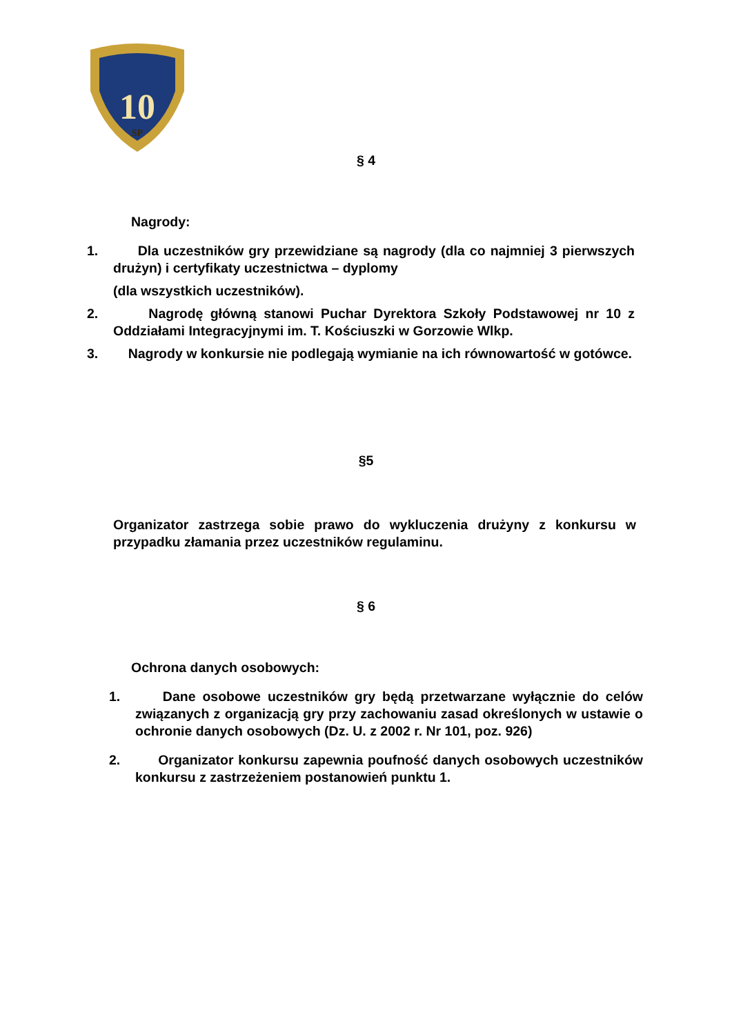10
SP
§ 4
Nagrody:
1. Dla uczestników gry przewidziane są nagrody (dla co najmniej 3 pierwszych drużyn) i certyfikaty uczestnictwa – dyplomy
(dla wszystkich uczestników).
2. Nagrodę główną stanowi Puchar Dyrektora Szkoły Podstawowej nr 10 z Oddziałami Integracyjnymi im. T. Kościuszki w Gorzowie Wlkp.
3. Nagrody w konkursie nie podlegają wymianie na ich równowartość w gotówce.
§5
Organizator zastrzega sobie prawo do wykluczenia drużyny z konkursu w przypadku złamania przez uczestników regulaminu.
§ 6
Ochrona danych osobowych:
1. Dane osobowe uczestników gry będą przetwarzane wyłącznie do celów związanych z organizacją gry przy zachowaniu zasad określonych w ustawie o ochronie danych osobowych (Dz. U. z 2002 r. Nr 101, poz. 926)
2. Organizator konkursu zapewnia poufność danych osobowych uczestników konkursu z zastrzeżeniem postanowień punktu 1.